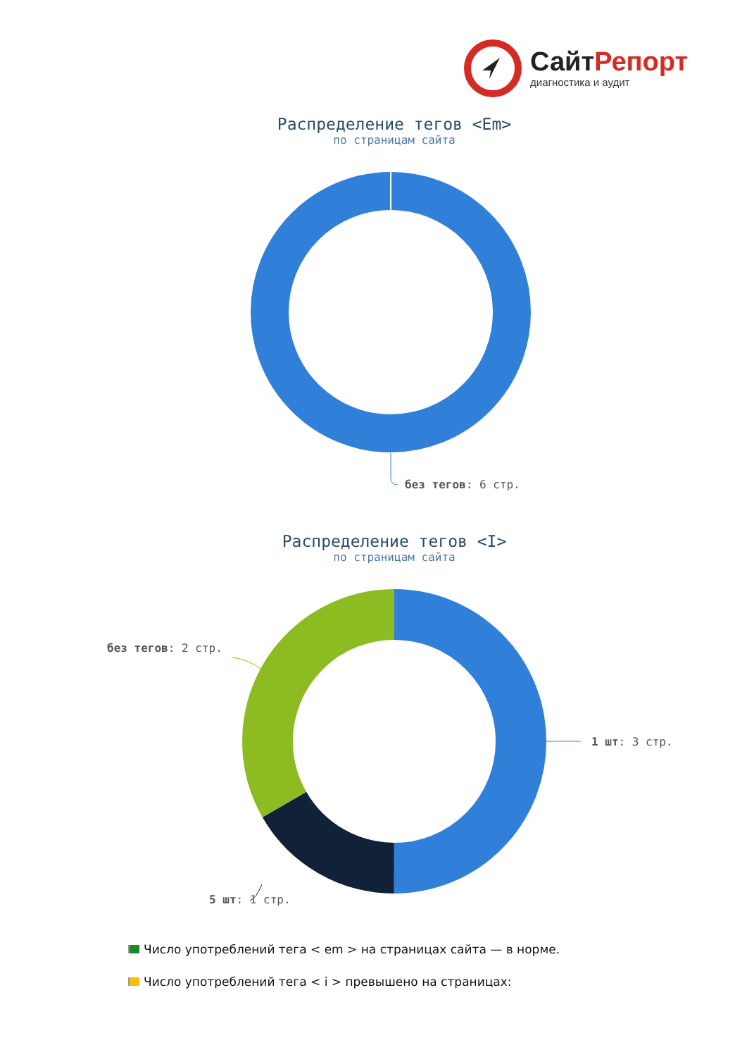СайтРепорт
диагностика и аудит
Распределение тегов <Em>
по страницам сайта
без тегов: 6 стр.
Распределение тегов <I>
по страницам сайта
1 шт: 3 стр.
5 шт: 1 стр.
без тегов: 2 стр.
Число употреблений тега < em > на страницах сайта — в норме.
Число употреблений тега < i > превышено на страницах: